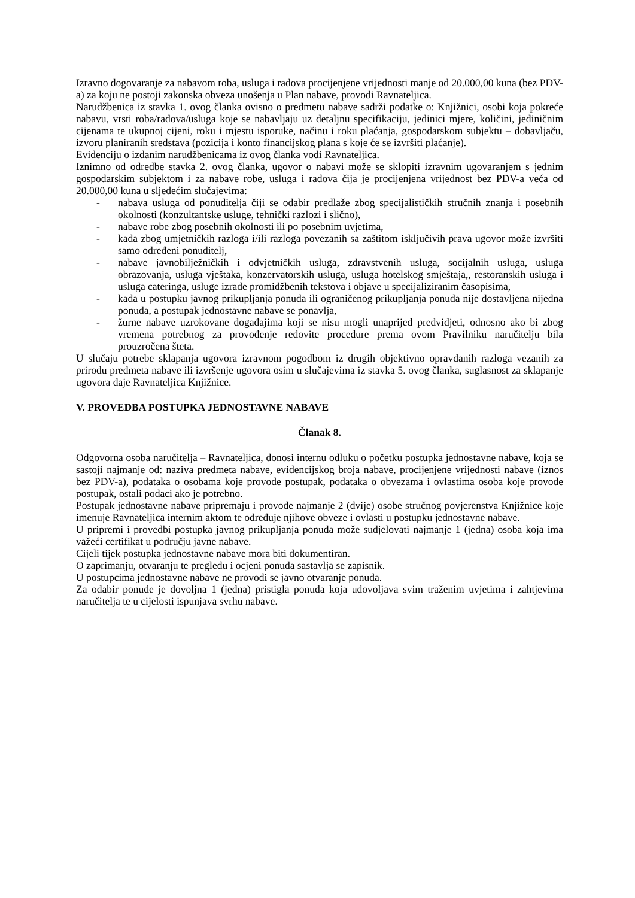Izravno dogovaranje za nabavom roba, usluga i radova procijenjene vrijednosti manje od 20.000,00 kuna (bez PDV-a) za koju ne postoji zakonska obveza unošenja u Plan nabave, provodi Ravnateljica.
Narudžbenica iz stavka 1. ovog članka ovisno o predmetu nabave sadrži podatke o: Knjižnici, osobi koja pokreće nabavu, vrsti roba/radova/usluga koje se nabavljaju uz detaljnu specifikaciju, jedinici mjere, količini, jediničnim cijenama te ukupnoj cijeni, roku i mjestu isporuke, načinu i roku plaćanja, gospodarskom subjektu – dobavljaču, izvoru planiranih sredstava (pozicija i konto financijskog plana s koje će se izvršiti plaćanje).
Evidenciju o izdanim narudžbenicama iz ovog članka vodi Ravnateljica.
Iznimno od odredbe stavka 2. ovog članka, ugovor o nabavi može se sklopiti izravnim ugovaranjem s jednim gospodarskim subjektom i za nabave robe, usluga i radova čija je procijenjena vrijednost bez PDV-a veća od 20.000,00 kuna u sljedećim slučajevima:
- nabava usluga od ponuditelja čiji se odabir predlaže zbog specijalističkih stručnih znanja i posebnih okolnosti (konzultantske usluge, tehnički razlozi i slično),
- nabave robe zbog posebnih okolnosti ili po posebnim uvjetima,
- kada zbog umjetničkih razloga i/ili razloga povezanih sa zaštitom isključivih prava ugovor može izvršiti samo određeni ponuditelj,
- nabave javnobilježničkih i odvjetničkih usluga, zdravstvenih usluga, socijalnih usluga, usluga obrazovanja, usluga vještaka, konzervatorskih usluga, usluga hotelskog smještaja,, restoranskih usluga i usluga cateringa, usluge izrade promidžbenih tekstova i objave u specijaliziranim časopisima,
- kada u postupku javnog prikupljanja ponuda ili ograničenog prikupljanja ponuda nije dostavljena nijedna ponuda, a postupak jednostavne nabave se ponavlja,
- žurne nabave uzrokovane događajima koji se nisu mogli unaprijed predvidjeti, odnosno ako bi zbog vremena potrebnog za provođenje redovite procedure prema ovom Pravilniku naručitelju bila prouzročena šteta.
U slučaju potrebe sklapanja ugovora izravnom pogodbom iz drugih objektivno opravdanih razloga vezanih za prirodu predmeta nabave ili izvršenje ugovora osim u slučajevima iz stavka 5. ovog članka, suglasnost za sklapanje ugovora daje Ravnateljica Knjižnice.
V. PROVEDBA POSTUPKA JEDNOSTAVNE NABAVE
Članak 8.
Odgovorna osoba naručitelja – Ravnateljica, donosi internu odluku o početku postupka jednostavne nabave, koja se sastoji najmanje od: naziva predmeta nabave, evidencijskog broja nabave, procijenjene vrijednosti nabave (iznos bez PDV-a), podataka o osobama koje provode postupak, podataka o obvezama i ovlastima osoba koje provode postupak, ostali podaci ako je potrebno.
Postupak jednostavne nabave pripremaju i provode najmanje 2 (dvije) osobe stručnog povjerenstva Knjižnice koje imenuje Ravnateljica internim aktom te određuje njihove obveze i ovlasti u postupku jednostavne nabave.
U pripremi i provedbi postupka javnog prikupljanja ponuda može sudjelovati najmanje 1 (jedna) osoba koja ima važeći certifikat u području javne nabave.
Cijeli tijek postupka jednostavne nabave mora biti dokumentiran.
O zaprimanju, otvaranju te pregledu i ocjeni ponuda sastavlja se zapisnik.
U postupcima jednostavne nabave ne provodi se javno otvaranje ponuda.
Za odabir ponude je dovoljna 1 (jedna) pristigla ponuda koja udovoljava svim traženim uvjetima i zahtjevima naručitelja te u cijelosti ispunjava svrhu nabave.